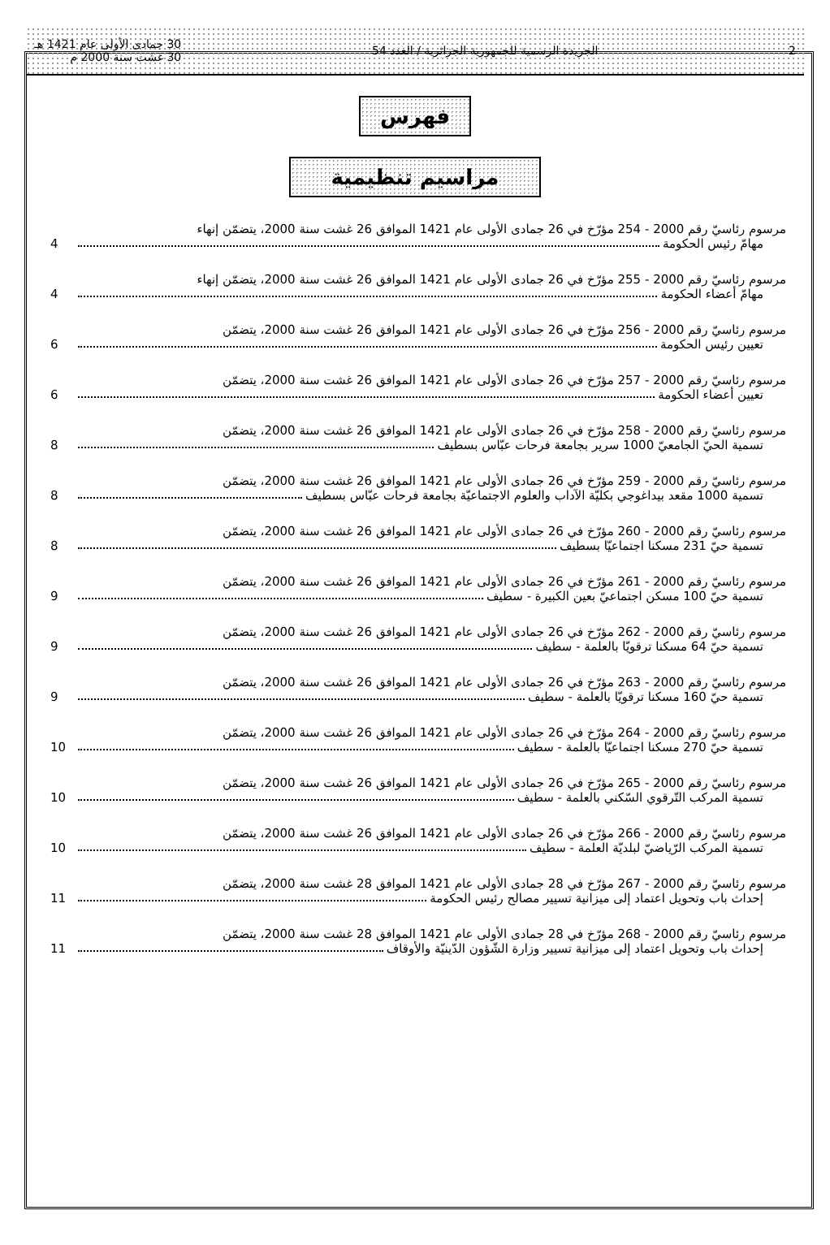2 الجريدة الرسمية للجمهورية الجزائرية / العدد 54 30 جمادى الأولى عام 1421 هـ
30 غشت سنة 2000 م
فهرس
مراسيم تنظيمية
مرسوم رئاسيّ رقم 2000 - 254 مؤرّخ في 26 جمادى الأولى عام 1421 الموافق 26 غشت سنة 2000، يتضمّن إنهاء
مهامّ رئيس الحكومة 4
مرسوم رئاسيّ رقم 2000 - 255 مؤرّخ في 26 جمادى الأولى عام 1421 الموافق 26 غشت سنة 2000، يتضمّن إنهاء
مهامّ أعضاء الحكومة 4
مرسوم رئاسيّ رقم 2000 - 256 مؤرّخ في 26 جمادى الأولى عام 1421 الموافق 26 غشت سنة 2000، يتضمّن
تعيين رئيس الحكومة 6
مرسوم رئاسيّ رقم 2000 - 257 مؤرّخ في 26 جمادى الأولى عام 1421 الموافق 26 غشت سنة 2000، يتضمّن
تعيين أعضاء الحكومة 6
مرسوم رئاسيّ رقم 2000 - 258 مؤرّخ في 26 جمادى الأولى عام 1421 الموافق 26 غشت سنة 2000، يتضمّن
تسمية الحيّ الجامعيّ 1000 سرير بجامعة فرحات عبّاس بسطيف 8
مرسوم رئاسيّ رقم 2000 - 259 مؤرّخ في 26 جمادى الأولى عام 1421 الموافق 26 غشت سنة 2000، يتضمّن
تسمية 1000 مقعد بيداغوجي بكليّة الآداب والعلوم الاجتماعيّة بجامعة فرحات عبّاس بسطيف 8
مرسوم رئاسيّ رقم 2000 - 260 مؤرّخ في 26 جمادى الأولى عام 1421 الموافق 26 غشت سنة 2000، يتضمّن
تسمية حيّ 231 مسكنا اجتماعيّا بسطيف 8
مرسوم رئاسيّ رقم 2000 - 261 مؤرّخ في 26 جمادى الأولى عام 1421 الموافق 26 غشت سنة 2000، يتضمّن
تسمية حيّ 100 مسكن اجتماعيّ بعين الكبيرة - سطيف 9
مرسوم رئاسيّ رقم 2000 - 262 مؤرّخ في 26 جمادى الأولى عام 1421 الموافق 26 غشت سنة 2000، يتضمّن
تسمية حيّ 64 مسكنا ترقويّا بالعلمة - سطيف 9
مرسوم رئاسيّ رقم 2000 - 263 مؤرّخ في 26 جمادى الأولى عام 1421 الموافق 26 غشت سنة 2000، يتضمّن
تسمية حيّ 160 مسكنا ترقويّا بالعلمة - سطيف 9
مرسوم رئاسيّ رقم 2000 - 264 مؤرّخ في 26 جمادى الأولى عام 1421 الموافق 26 غشت سنة 2000، يتضمّن
تسمية حيّ 270 مسكنا اجتماعيّا بالعلمة - سطيف 10
مرسوم رئاسيّ رقم 2000 - 265 مؤرّخ في 26 جمادى الأولى عام 1421 الموافق 26 غشت سنة 2000، يتضمّن
تسمية المركب التّرقوي السّكني بالعلمة - سطيف 10
مرسوم رئاسيّ رقم 2000 - 266 مؤرّخ في 26 جمادى الأولى عام 1421 الموافق 26 غشت سنة 2000، يتضمّن
تسمية المركب الرّياضيّ لبلديّة العلمة - سطيف 10
مرسوم رئاسيّ رقم 2000 - 267 مؤرّخ في 28 جمادى الأولى عام 1421 الموافق 28 غشت سنة 2000، يتضمّن
إحداث باب وتحويل اعتماد إلى ميزانية تسيير مصالح رئيس الحكومة 11
مرسوم رئاسيّ رقم 2000 - 268 مؤرّخ في 28 جمادى الأولى عام 1421 الموافق 28 غشت سنة 2000، يتضمّن
إحداث باب وتحويل اعتماد إلى ميزانية تسيير وزارة الشّؤون الدّينيّة والأوقاف 11